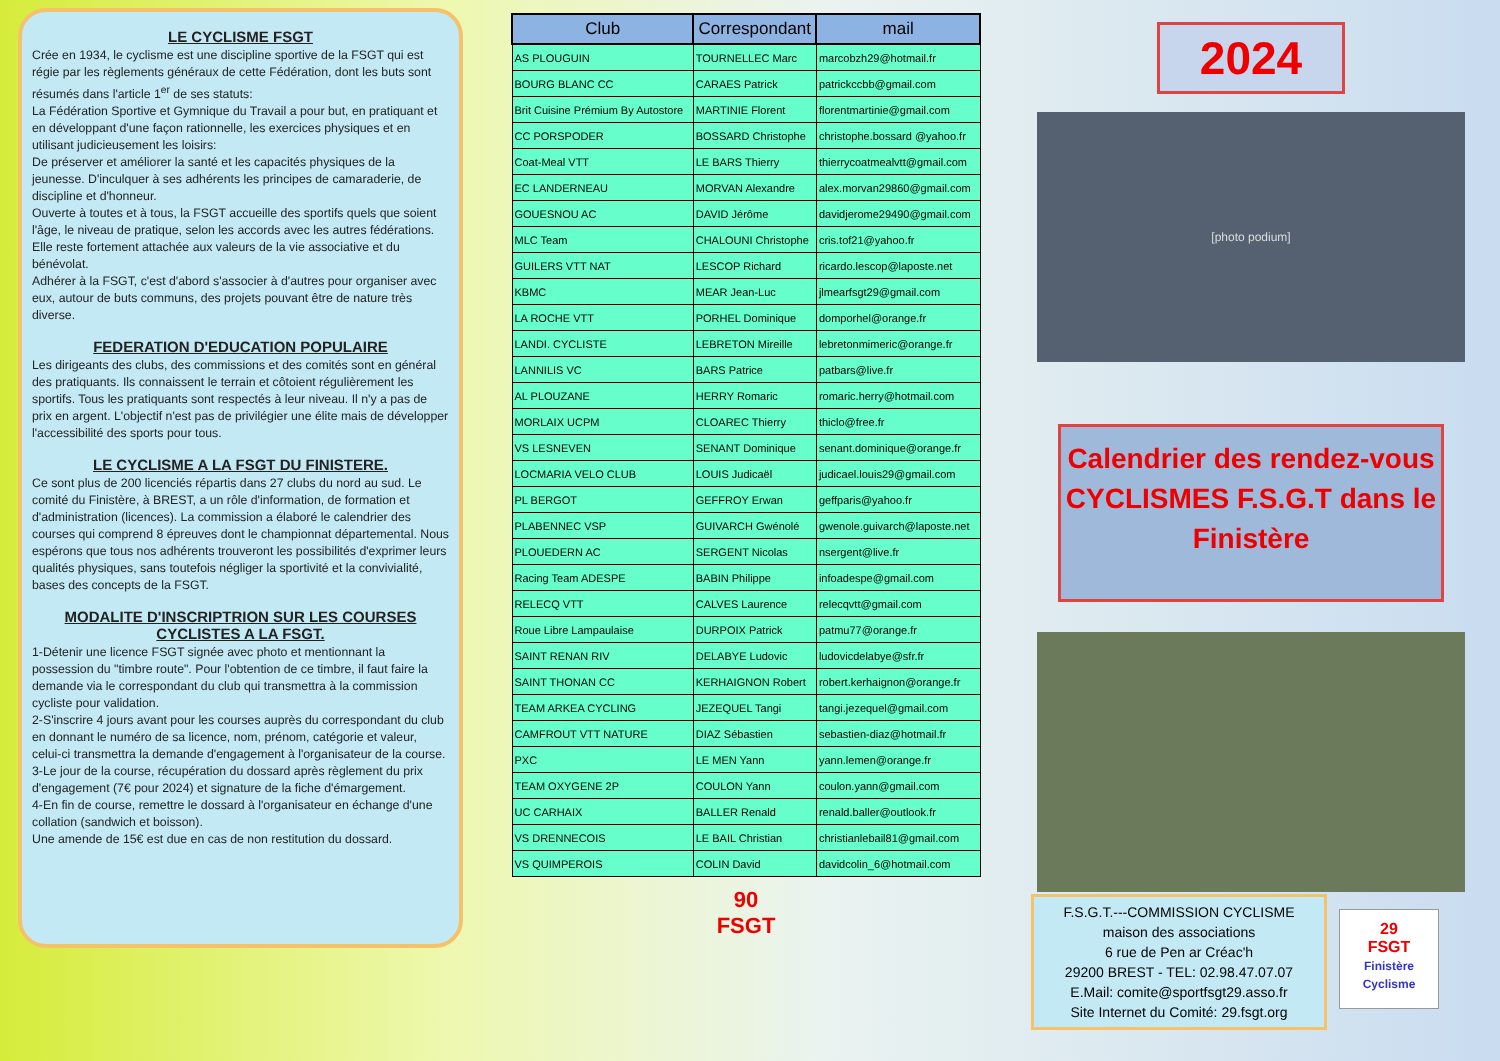LE CYCLISME FSGT
Crée en 1934, le cyclisme est une discipline sportive de la FSGT qui est régie par les règlements généraux de cette Fédération, dont les buts sont résumés dans l'article 1<sup>er</sup> de ses statuts:
La Fédération Sportive et Gymnique du Travail a pour but, en pratiquant et en développant d'une façon rationnelle, les exercices physiques et en utilisant judicieusement les loisirs:
De préserver et améliorer la santé et les capacités physiques de la jeunesse. D'inculquer à ses adhérents les principes de camaraderie, de discipline et d'honneur.
Ouverte à toutes et à tous, la FSGT accueille des sportifs quels que soient l'âge, le niveau de pratique, selon les accords avec les autres fédérations. Elle reste fortement attachée aux valeurs de la vie associative et du bénévolat.
Adhérer à la FSGT, c'est d'abord s'associer à d'autres pour organiser avec eux, autour de buts communs, des projets pouvant être de nature très diverse.
FEDERATION D'EDUCATION POPULAIRE
Les dirigeants des clubs, des commissions et des comités sont en général des pratiquants. Ils connaissent le terrain et côtoient régulièrement les sportifs. Tous les pratiquants sont respectés à leur niveau. Il n'y a pas de prix en argent. L'objectif n'est pas de privilégier une élite mais de développer l'accessibilité des sports pour tous.
LE CYCLISME A LA FSGT DU FINISTERE.
Ce sont plus de 200 licenciés répartis dans 27 clubs du nord au sud. Le comité du Finistère, à BREST, a un rôle d'information, de formation et d'administration (licences). La commission a élaboré le calendrier des courses qui comprend 8 épreuves dont le championnat départemental. Nous espérons que tous nos adhérents trouveront les possibilités d'exprimer leurs qualités physiques, sans toutefois négliger la sportivité et la convivialité, bases des concepts de la FSGT.
MODALITE D'INSCRIPTRION SUR LES COURSES CYCLISTES A LA FSGT.
1-Détenir une licence FSGT signée avec photo et mentionnant la possession du "timbre route". Pour l'obtention de ce timbre, il faut faire la demande via le correspondant du club qui transmettra à la commission cycliste pour validation.
2-S'inscrire 4 jours avant pour les courses auprès du correspondant du club en donnant le numéro de sa licence, nom, prénom, catégorie et valeur, celui-ci transmettra la demande d'engagement à l'organisateur de la course.
3-Le jour de la course, récupération du dossard après règlement du prix d'engagement (7€ pour 2024) et signature de la fiche d'émargement.
4-En fin de course, remettre le dossard à l'organisateur en échange d'une collation (sandwich et boisson).
Une amende de 15€ est due en cas de non restitution du dossard.
| Club | Correspondant | mail |
| --- | --- | --- |
| AS PLOUGUIN | TOURNELLEC Marc | marcobzh29@hotmail.fr |
| BOURG BLANC CC | CARAES Patrick | patrickccbb@gmail.com |
| Brit Cuisine Prémium By Autostore | MARTINIE Florent | florentmartinie@gmail.com |
| CC PORSPODER | BOSSARD Christophe | christophe.bossard @yahoo.fr |
| Coat-Meal VTT | LE BARS Thierry | thierrycoatmealvtt@gmail.com |
| EC LANDERNEAU | MORVAN Alexandre | alex.morvan29860@gmail.com |
| GOUESNOU AC | DAVID Jérôme | davidjerome29490@gmail.com |
| MLC Team | CHALOUNI Christophe | cris.tof21@yahoo.fr |
| GUILERS VTT NAT | LESCOP Richard | ricardo.lescop@laposte.net |
| KBMC | MEAR Jean-Luc | jlmearfsgt29@gmail.com |
| LA ROCHE VTT | PORHEL Dominique | domporhel@orange.fr |
| LANDI. CYCLISTE | LEBRETON Mireille | lebretonmimeric@orange.fr |
| LANNILIS VC | BARS Patrice | patbars@live.fr |
| AL PLOUZANE | HERRY Romaric | romaric.herry@hotmail.com |
| MORLAIX UCPM | CLOAREC Thierry | thiclo@free.fr |
| VS LESNEVEN | SENANT Dominique | senant.dominique@orange.fr |
| LOCMARIA VELO CLUB | LOUIS Judicaël | judicael.louis29@gmail.com |
| PL BERGOT | GEFFROY Erwan | geffparis@yahoo.fr |
| PLABENNEC VSP | GUIVARCH Gwénolé | gwenole.guivarch@laposte.net |
| PLOUEDERN AC | SERGENT Nicolas | nsergent@live.fr |
| Racing Team ADESPE | BABIN Philippe | infoadespe@gmail.com |
| RELECQ VTT | CALVES Laurence | relecqvtt@gmail.com |
| Roue Libre Lampaulaise | DURPOIX Patrick | patmu77@orange.fr |
| SAINT RENAN RIV | DELABYE Ludovic | ludovicdelabye@sfr.fr |
| SAINT THONAN CC | KERHAIGNON Robert | robert.kerhaignon@orange.fr |
| TEAM ARKEA CYCLING | JEZEQUEL Tangi | tangi.jezequel@gmail.com |
| CAMFROUT VTT NATURE | DIAZ Sébastien | sebastien-diaz@hotmail.fr |
| PXC | LE MEN Yann | yann.lemen@orange.fr |
| TEAM OXYGENE 2P | COULON Yann | coulon.yann@gmail.com |
| UC CARHAIX | BALLER Renald | renald.baller@outlook.fr |
| VS DRENNECOIS | LE BAIL Christian | christianlebail81@gmail.com |
| VS QUIMPEROIS | COLIN David | davidcolin_6@hotmail.com |
90
FSGT
2024
[photo podium]
Calendrier des rendez-vous CYCLISMES F.S.G.T dans le Finistère
F.S.G.T.---COMMISSION CYCLISME
maison des associations
6 rue de Pen ar Créac'h
29200 BREST - TEL: 02.98.47.07.07
E.Mail: comite@sportfsgt29.asso.fr
Site Internet du Comité: 29.fsgt.org
29
FSGT
Finistère Cyclisme